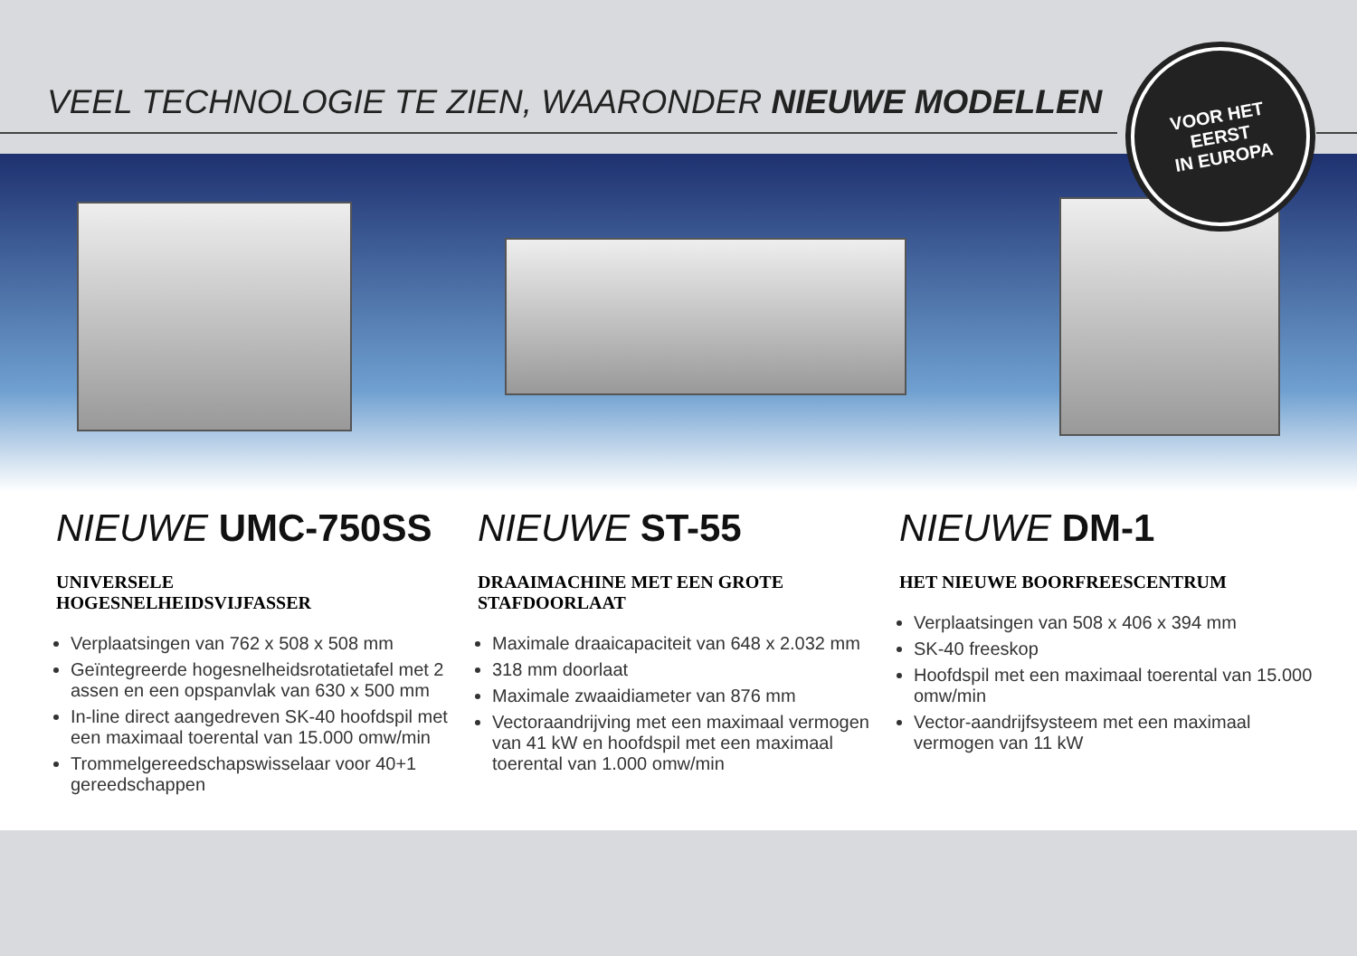VEEL TECHNOLOGIE TE ZIEN, WAARONDER NIEUWE MODELLEN
VOOR HET
EERST
IN EUROPA
NIEUWE UMC-750SS
UNIVERSELE
HOGESNELHEIDSVIJFASSER
Verplaatsingen van 762 x 508 x 508 mm
Geïntegreerde hogesnelheidsrotatietafel met 2 assen en een opspanvlak van 630 x 500 mm
In-line direct aangedreven SK-40 hoofdspil met een maximaal toerental van 15.000 omw/min
Trommelgereedschapswisselaar voor 40+1 gereedschappen
NIEUWE ST-55
DRAAIMACHINE MET EEN GROTE
STAFDOORLAAT
Maximale draaicapaciteit van 648 x 2.032 mm
318 mm doorlaat
Maximale zwaaidiameter van 876 mm
Vectoraandrijving met een maximaal vermogen van 41 kW en hoofdspil met een maximaal toerental van 1.000 omw/min
NIEUWE DM-1
HET NIEUWE BOORFREESCENTRUM
Verplaatsingen van 508 x 406 x 394 mm
SK-40 freeskop
Hoofdspil met een maximaal toerental van 15.000 omw/min
Vector-aandrijfsysteem met een maximaal vermogen van 11 kW